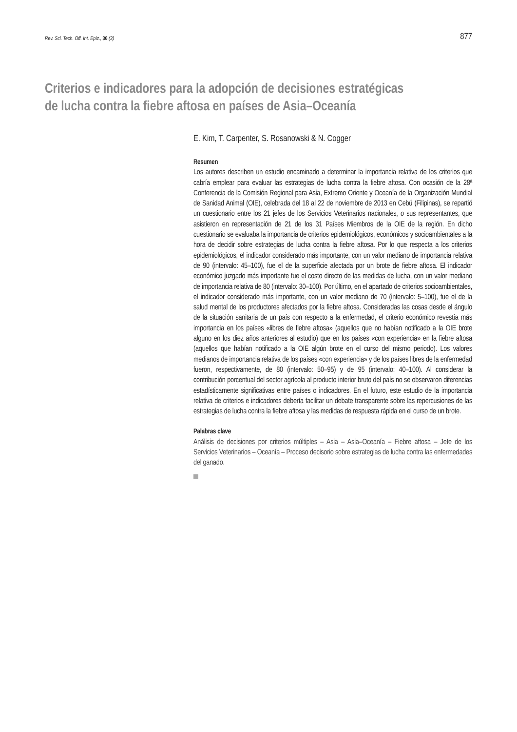Rev. Sci. Tech. Off. Int. Epiz., 36 (3) 877
Criterios e indicadores para la adopción de decisiones estratégicas de lucha contra la fiebre aftosa en países de Asia–Oceanía
E. Kim, T. Carpenter, S. Rosanowski & N. Cogger
Resumen
Los autores describen un estudio encaminado a determinar la importancia relativa de los criterios que cabría emplear para evaluar las estrategias de lucha contra la fiebre aftosa. Con ocasión de la 28ª Conferencia de la Comisión Regional para Asia, Extremo Oriente y Oceanía de la Organización Mundial de Sanidad Animal (OIE), celebrada del 18 al 22 de noviembre de 2013 en Cebú (Filipinas), se repartió un cuestionario entre los 21 jefes de los Servicios Veterinarios nacionales, o sus representantes, que asistieron en representación de 21 de los 31 Países Miembros de la OIE de la región. En dicho cuestionario se evaluaba la importancia de criterios epidemiológicos, económicos y socioambientales a la hora de decidir sobre estrategias de lucha contra la fiebre aftosa. Por lo que respecta a los criterios epidemiológicos, el indicador considerado más importante, con un valor mediano de importancia relativa de 90 (intervalo: 45–100), fue el de la superficie afectada por un brote de fiebre aftosa. El indicador económico juzgado más importante fue el costo directo de las medidas de lucha, con un valor mediano de importancia relativa de 80 (intervalo: 30–100). Por último, en el apartado de criterios socioambientales, el indicador considerado más importante, con un valor mediano de 70 (intervalo: 5–100), fue el de la salud mental de los productores afectados por la fiebre aftosa. Consideradas las cosas desde el ángulo de la situación sanitaria de un país con respecto a la enfermedad, el criterio económico revestía más importancia en los países «libres de fiebre aftosa» (aquellos que no habían notificado a la OIE brote alguno en los diez años anteriores al estudio) que en los países «con experiencia» en la fiebre aftosa (aquellos que habían notificado a la OIE algún brote en el curso del mismo periodo). Los valores medianos de importancia relativa de los países «con experiencia» y de los países libres de la enfermedad fueron, respectivamente, de 80 (intervalo: 50–95) y de 95 (intervalo: 40–100). Al considerar la contribución porcentual del sector agrícola al producto interior bruto del país no se observaron diferencias estadísticamente significativas entre países o indicadores. En el futuro, este estudio de la importancia relativa de criterios e indicadores debería facilitar un debate transparente sobre las repercusiones de las estrategias de lucha contra la fiebre aftosa y las medidas de respuesta rápida en el curso de un brote.
Palabras clave
Análisis de decisiones por criterios múltiples – Asia – Asia–Oceanía – Fiebre aftosa – Jefe de los Servicios Veterinarios – Oceanía – Proceso decisorio sobre estrategias de lucha contra las enfermedades del ganado.